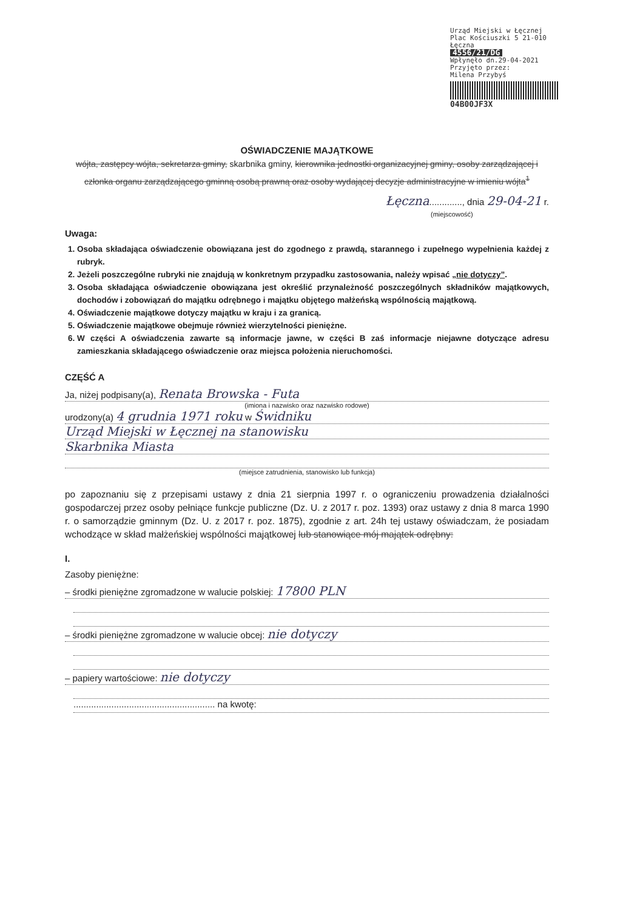Urząd Miejski w Łęcznej
Plac Kościuszki 5 21-010 Łęczna
4556/21/DG
Wpłynęło dn.29-04-2021
Przyjęto przez:
Milena Przybyś
04B00JF3X
OŚWIADCZENIE MAJĄTKOWE
wójta, zastępcy wójta, sekretarza gminy, skarbnika gminy, kierownika jednostki organizacyjnej gminy, osoby zarządzającej i członka organu zarządzającego gminną osobą prawną oraz osoby wydającej decyzje administracyjne w imieniu wójta<sup>1</sup>
Łęczna............., dnia 29-04-21 r.
(miejscowość)
Uwaga:
1. Osoba składająca oświadczenie obowiązana jest do zgodnego z prawdą, starannego i zupełnego wypełnienia każdej z rubryk.
2. Jeżeli poszczególne rubryki nie znajdują w konkretnym przypadku zastosowania, należy wpisać „nie dotyczy”.
3. Osoba składająca oświadczenie obowiązana jest określić przynależność poszczególnych składników majątkowych, dochodów i zobowiązań do majątku odrębnego i majątku objętego małżeńską wspólnością majątkową.
4. Oświadczenie majątkowe dotyczy majątku w kraju i za granicą.
5. Oświadczenie majątkowe obejmuje również wierzytelności pieniężne.
6. W części A oświadczenia zawarte są informacje jawne, w części B zaś informacje niejawne dotyczące adresu zamieszkania składającego oświadczenie oraz miejsca położenia nieruchomości.
CZĘŚĆ A
Ja, niżej podpisany(a), Renata Browska - Futa
(imiona i nazwisko oraz nazwisko rodowe)
urodzony(a) 4 grudnia 1971 roku w Świdniku
Urząd Miejski w Łęcznej na stanowisku
Skarbnika Miasta
(miejsce zatrudnienia, stanowisko lub funkcja)
po zapoznaniu się z przepisami ustawy z dnia 21 sierpnia 1997 r. o ograniczeniu prowadzenia działalności gospodarczej przez osoby pełniące funkcje publiczne (Dz. U. z 2017 r. poz. 1393) oraz ustawy z dnia 8 marca 1990 r. o samorządzie gminnym (Dz. U. z 2017 r. poz. 1875), zgodnie z art. 24h tej ustawy oświadczam, że posiadam wchodzące w skład małżeńskiej wspólności majątkowej lub stanowiące mój majątek odrębny:
I.
Zasoby pieniężne:
– środki pieniężne zgromadzone w walucie polskiej: 17800 PLN
– środki pieniężne zgromadzone w walucie obcej: nie dotyczy
– papiery wartościowe: nie dotyczy
........................................................ na kwotę: